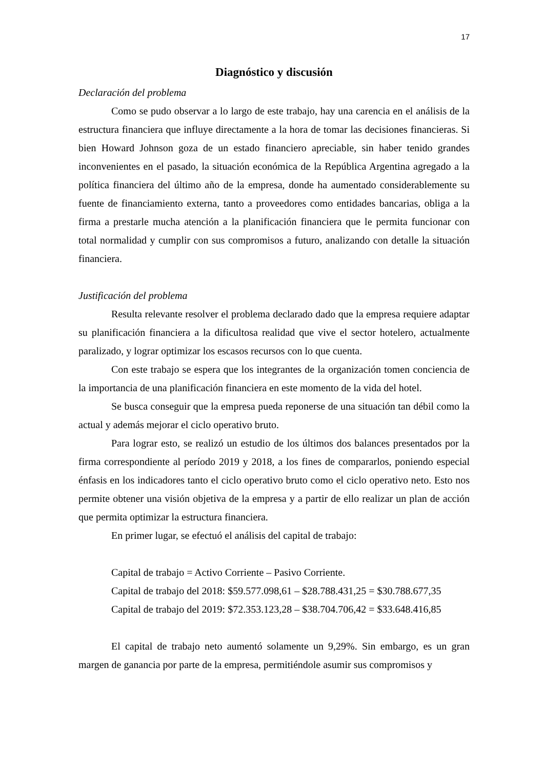17
Diagnóstico y discusión
Declaración del problema
Como se pudo observar a lo largo de este trabajo, hay una carencia en el análisis de la estructura financiera que influye directamente a la hora de tomar las decisiones financieras. Si bien Howard Johnson goza de un estado financiero apreciable, sin haber tenido grandes inconvenientes en el pasado, la situación económica de la República Argentina agregado a la política financiera del último año de la empresa, donde ha aumentado considerablemente su fuente de financiamiento externa, tanto a proveedores como entidades bancarias, obliga a la firma a prestarle mucha atención a la planificación financiera que le permita funcionar con total normalidad y cumplir con sus compromisos a futuro, analizando con detalle la situación financiera.
Justificación del problema
Resulta relevante resolver el problema declarado dado que la empresa requiere adaptar su planificación financiera a la dificultosa realidad que vive el sector hotelero, actualmente paralizado, y lograr optimizar los escasos recursos con lo que cuenta.
Con este trabajo se espera que los integrantes de la organización tomen conciencia de la importancia de una planificación financiera en este momento de la vida del hotel.
Se busca conseguir que la empresa pueda reponerse de una situación tan débil como la actual y además mejorar el ciclo operativo bruto.
Para lograr esto, se realizó un estudio de los últimos dos balances presentados por la firma correspondiente al período 2019 y 2018, a los fines de compararlos, poniendo especial énfasis en los indicadores tanto el ciclo operativo bruto como el ciclo operativo neto. Esto nos permite obtener una visión objetiva de la empresa y a partir de ello realizar un plan de acción que permita optimizar la estructura financiera.
En primer lugar, se efectuó el análisis del capital de trabajo:
Capital de trabajo = Activo Corriente – Pasivo Corriente.
Capital de trabajo del 2018: $59.577.098,61 – $28.788.431,25 = $30.788.677,35
Capital de trabajo del 2019: $72.353.123,28 – $38.704.706,42 = $33.648.416,85
El capital de trabajo neto aumentó solamente un 9,29%. Sin embargo, es un gran margen de ganancia por parte de la empresa, permitiéndole asumir sus compromisos y